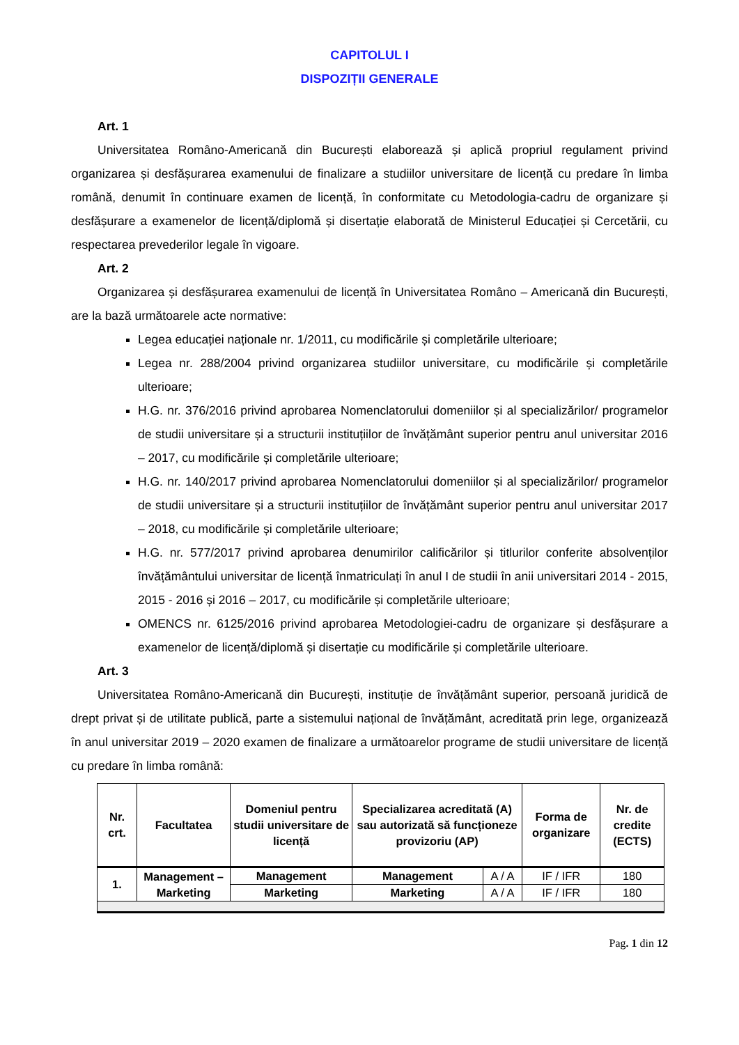CAPITOLUL I
DISPOZIȚII GENERALE
Art. 1
Universitatea Româno-Americană din București elaborează și aplică propriul regulament privind organizarea și desfășurarea examenului de finalizare a studiilor universitare de licență cu predare în limba română, denumit în continuare examen de licență, în conformitate cu Metodologia-cadru de organizare și desfășurare a examenelor de licență/diplomă și disertație elaborată de Ministerul Educației și Cercetării, cu respectarea prevederilor legale în vigoare.
Art. 2
Organizarea și desfășurarea examenului de licență în Universitatea Româno – Americană din București, are la bază următoarele acte normative:
Legea educației naționale nr. 1/2011, cu modificările și completările ulterioare;
Legea nr. 288/2004 privind organizarea studiilor universitare, cu modificările și completările ulterioare;
H.G. nr. 376/2016 privind aprobarea Nomenclatorului domeniilor și al specializărilor/ programelor de studii universitare și a structurii instituțiilor de învățământ superior pentru anul universitar 2016 – 2017, cu modificările și completările ulterioare;
H.G. nr. 140/2017 privind aprobarea Nomenclatorului domeniilor și al specializărilor/ programelor de studii universitare și a structurii instituțiilor de învățământ superior pentru anul universitar 2017 – 2018, cu modificările și completările ulterioare;
H.G. nr. 577/2017 privind aprobarea denumirilor calificărilor și titlurilor conferite absolvenților învățământului universitar de licență înmatriculați în anul I de studii în anii universitari 2014 - 2015, 2015 - 2016 și 2016 – 2017, cu modificările și completările ulterioare;
OMENCS nr. 6125/2016 privind aprobarea Metodologiei-cadru de organizare și desfășurare a examenelor de licență/diplomă și disertație cu modificările și completările ulterioare.
Art. 3
Universitatea Româno-Americană din București, instituție de învățământ superior, persoană juridică de drept privat și de utilitate publică, parte a sistemului național de învățământ, acreditată prin lege, organizează în anul universitar 2019 – 2020 examen de finalizare a următoarelor programe de studii universitare de licență cu predare în limba română:
| Nr. crt. | Facultatea | Domeniul pentru studii universitare de licență | Specializarea acreditată (A) sau autorizată să funcționeze provizoriu (AP) | | Forma de organizare | Nr. de credite (ECTS) |
| --- | --- | --- | --- | --- | --- | --- |
| 1. | Management – Marketing | Management | Management | A / A | IF / IFR | 180 |
| | | Marketing | Marketing | A / A | IF / IFR | 180 |
Pag. 1 din 12